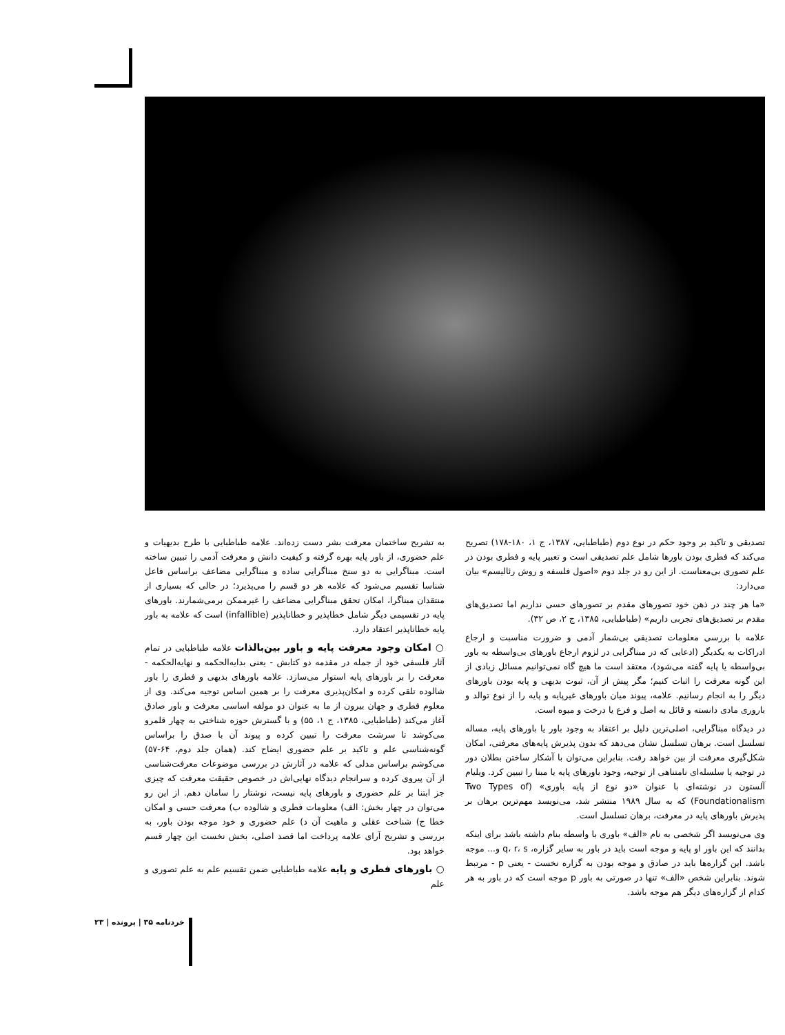به تشریح ساختمان معرفت بشر دست زده‌اند. علامه طباطبایی با طرح بدیهیات و علم حضوری، از باور پایه بهره گرفته و کیفیت دانش و معرفت آدمی را تبیین ساخته است. مبناگرایی به دو سنخ مبناگرایی ساده و مبناگرایی مضاعف براساس فاعل شناسا تقسیم می‌شود که علامه هر دو قسم را می‌پذیرد؛ در حالی که بسیاری از منتقدان مبناگرا، امکان تحقق مبناگرایی مضاعف را غیرممکن برمی‌شمارند. باورهای پایه در تقسیمی دیگر شامل خطاپذیر و خطاناپذیر (infallible) است که علامه به باور پایه خطاناپذیر اعتقاد دارد.
○ امکان وجود معرفت پایه و باور بین‌بالذات
علامه طباطبایی در تمام آثار فلسفی خود از جمله در مقدمه دو کتابش - یعنی بدایه‌الحکمه و نهایه‌الحکمه - معرفت را بر باورهای پایه استوار می‌سازد. علامه باورهای بدیهی و فطری را باور شالوده تلقی کرده و امکان‌پذیری معرفت را بر همین اساس توجیه می‌کند. وی از معلوم فطری و جهان بیرون از ما به عنوان دو مولفه اساسی معرفت و باور صادق آغاز می‌کند (طباطبایی، ۱۳۸۵، ج ۱، ۵۵) و با گسترش حوزه شناختی به چهار قلمرو می‌کوشد تا سرشت معرفت را تبیین کرده و پیوند آن با صدق را براساس گونه‌شناسی علم و تاکید بر علم حضوری ایضاح کند. (همان جلد دوم، ۶۴-۵۷) می‌کوشم براساس مدلی که علامه در آثارش در بررسی موضوعات معرفت‌شناسی از آن پیروی کرده و سرانجام دیدگاه نهایی‌اش در خصوص حقیقت معرفت که چیزی جز ابتنا بر علم حضوری و باورهای پایه نیست، نوشتار را سامان دهم. از این رو می‌توان در چهار بخش: الف) معلومات فطری و شالوده ب) معرفت حسی و امکان خطا ج) شناخت عقلی و ماهیت آن د) علم حضوری و خود موجه بودن باور، به بررسی و تشریح آرای علامه پرداخت اما قصد اصلی، بخش نخست این چهار قسم خواهد بود.
○ باورهای فطری و پایه
علامه طباطبایی ضمن تقسیم علم به علم تصوری و علم
تصدیقی و تاکید بر وجود حکم در نوع دوم (طباطبایی، ۱۳۸۷، ج ۱، ۱۸۰-۱۷۸) تصریح می‌کند که فطری بودن باورها شامل علم تصدیقی است و تعبیر پایه و فطری بودن در علم تصوری بی‌معناست. از این رو در جلد دوم «اصول فلسفه و روش رئالیسم» بیان می‌دارد:
«ما هر چند در ذهن خود تصورهای مقدم بر تصورهای حسی نداریم اما تصدیق‌های مقدم بر تصدیق‌های تجربی داریم» (طباطبایی، ۱۳۸۵، ج ۲، ص ۳۲).
علامه با بررسی معلومات تصدیقی بی‌شمار آدمی و ضرورت مناسبت و ارجاع ادراکات به یکدیگر (ادعایی که در مبناگرایی در لزوم ارجاع باورهای بی‌واسطه به باور بی‌واسطه یا پایه گفته می‌شود)، معتقد است ما هیچ گاه نمی‌توانیم مسائل زیادی از این گونه معرفت را اثبات کنیم؛ مگر پیش از آن، ثبوت بدیهی و پایه بودن باورهای دیگر را به انجام رسانیم. علامه، پیوند میان باورهای غیرپایه و پایه را از نوع توالد و باروری مادی دانسته و قائل به اصل و فرع یا درخت و میوه است.
در دیدگاه مبناگرایی، اصلی‌ترین دلیل بر اعتقاد به وجود باور یا باورهای پایه، مساله تسلسل است. برهان تسلسل نشان می‌دهد که بدون پذیرش پایه‌های معرفتی، امکان شکل‌گیری معرفت از بین خواهد رفت. بنابراین می‌توان با آشکار ساختن بطلان دور در توجیه یا سلسله‌ای نامتناهی از توجیه، وجود باورهای پایه یا مبنا را تبیین کرد. ویلیام آلستون در نوشته‌ای با عنوان «دو نوع از پایه باوری» (Two Types of Foundationalism) که به سال ۱۹۸۹ منتشر شد، می‌نویسد مهم‌ترین برهان بر پذیرش باورهای پایه در معرفت، برهان تسلسل است.
وی می‌نویسد اگر شخصی به نام «الف» باوری با واسطه بنام داشته باشد برای اینکه بدانند که این باور او پایه و موجه است باید در باور به سایر گزاره، q، r، s و... موجه باشد. این گزاره‌ها باید در صادق و موجه بودن به گزاره نخست - یعنی p - مرتبط شوند. بنابراین شخص «الف» تنها در صورتی به باور p موجه است که در باور به هر کدام از گزاره‌های دیگر هم موجه باشد.
خردنامه ۳۵ | پرونده | ۲۳